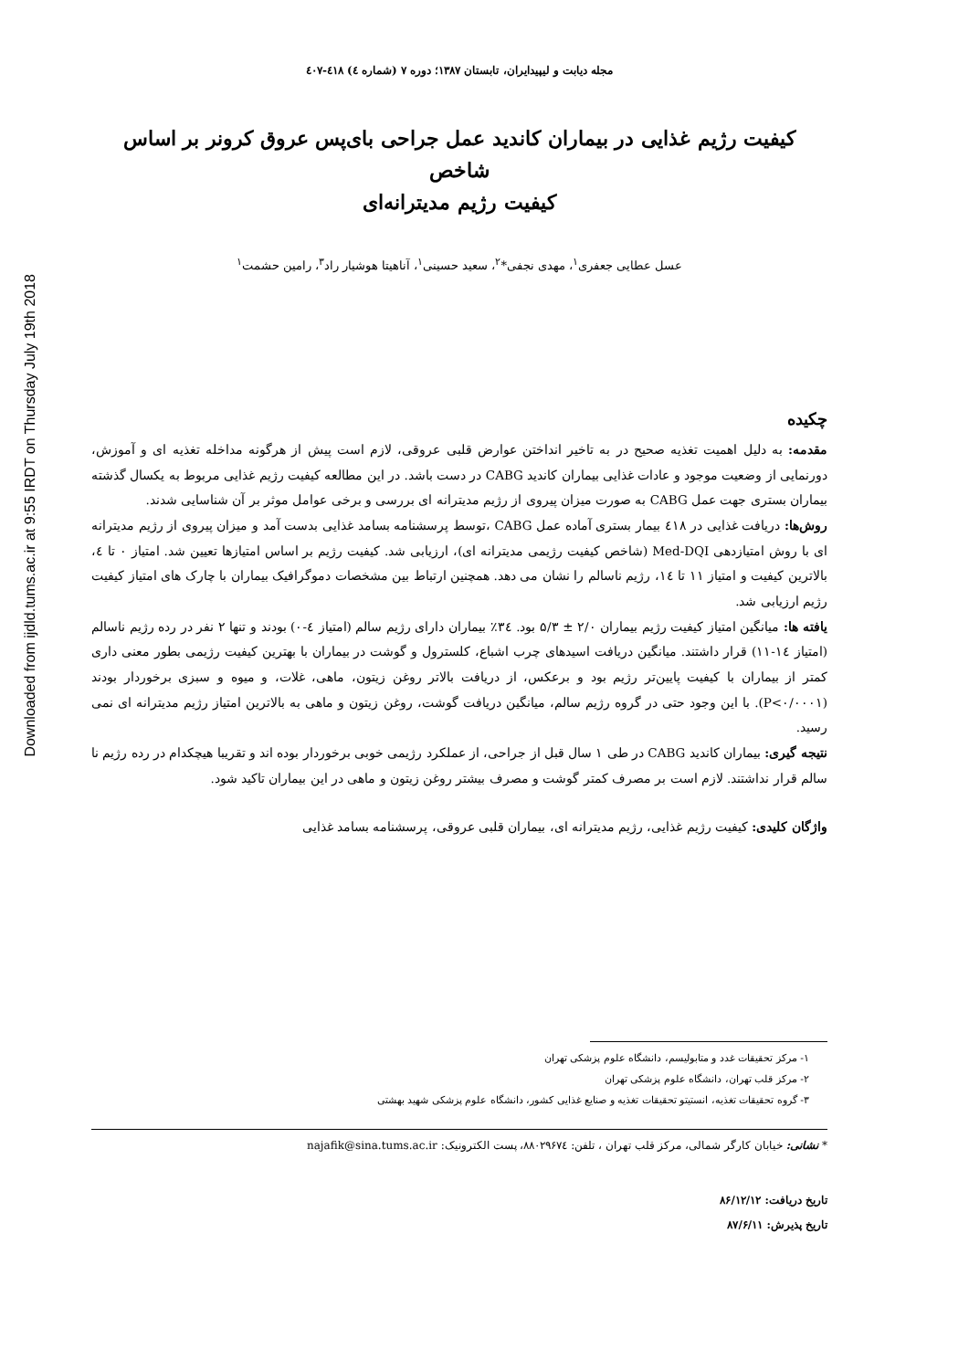Downloaded from ijdld.tums.ac.ir at 9:55 IRDT on Thursday July 19th 2018
مجله دیابت و لیپیدایران، تابستان ۱۳۸۷؛ دوره ۷ (شماره ٤) ٤۱۸-٤۰۷
کیفیت رژیم غذایی در بیماران کاندید عمل جراحی بای‌پس عروق کرونر بر اساس شاخص
کیفیت رژیم مدیترانه‌ای
عسل عطایی جعفری<sup>۱</sup>، مهدی نجفی*<sup>۲</sup>، سعید حسینی<sup>۱</sup>، آناهیتا هوشیار راد<sup>۳</sup>، رامین حشمت<sup>۱</sup>
چکیده
مقدمه: به دلیل اهمیت تغذیه صحیح در به تاخیر انداختن عوارض قلبی عروقی، لازم است پیش از هرگونه مداخله تغذیه ای و آموزش، دورنمایی از وضعیت موجود و عادات غذایی بیماران کاندید CABG در دست باشد. در این مطالعه کیفیت رژیم غذایی مربوط به یکسال گذشته بیماران بستری جهت عمل CABG به صورت میزان پیروی از رژیم مدیترانه ای بررسی و برخی عوامل موثر بر آن شناسایی شدند.
روش‌ها: دریافت غذایی در ٤۱۸ بیمار بستری آماده عمل CABG ،توسط پرسشنامه بسامد غذایی بدست آمد و میزان پیروی از رژیم مدیترانه ای با روش امتیازدهی Med-DQI (شاخص کیفیت رژیمی مدیترانه ای)، ارزیابی شد. کیفیت رژیم بر اساس امتیازها تعیین شد. امتیاز ۰ تا ٤، بالاترین کیفیت و امتیاز ۱۱ تا ۱٤، رژیم ناسالم را نشان می دهد. همچنین ارتباط بین مشخصات دموگرافیک بیماران با چارک های امتیاز کیفیت رژیم ارزیابی شد.
یافته ها: میانگین امتیاز کیفیت رژیم بیماران ۲/۰ ± ۵/۳ بود. ۳٤٪ بیماران دارای رژیم سالم (امتیاز ٤-۰) بودند و تنها ۲ نفر در رده رژیم ناسالم (امتیاز ۱٤-۱۱) قرار داشتند. میانگین دریافت اسیدهای چرب اشباع، کلسترول و گوشت در بیماران با بهترین کیفیت رژیمی بطور معنی داری کمتر از بیماران با کیفیت پایین‌تر رژیم بود و برعکس، از دریافت بالاتر روغن زیتون، ماهی، غلات، و میوه و سبزی برخوردار بودند (P<۰/۰۰۰۱). با این وجود حتی در گروه رژیم سالم، میانگین دریافت گوشت، روغن زیتون و ماهی به بالاترین امتیاز رژیم مدیترانه ای نمی رسید.
نتیجه گیری: بیماران کاندید CABG در طی ۱ سال قبل از جراحی، از عملکرد رژیمی خوبی برخوردار بوده اند و تقریبا هیچکدام در رده رژیم نا سالم قرار نداشتند. لازم است بر مصرف کمتر گوشت و مصرف بیشتر روغن زیتون و ماهی در این بیماران تاکید شود.
واژگان کلیدی: کیفیت رژیم غذایی، رژیم مدیترانه ای، بیماران قلبی عروقی، پرسشنامه بسامد غذایی
۱- مرکز تحقیقات غدد و متابولیسم، دانشگاه علوم پزشکی تهران
۲- مرکز قلب تهران، دانشگاه علوم پزشکی تهران
۳- گروه تحقیقات تغذیه، انستیتو تحقیقات تغذیه و صنایع غذایی کشور، دانشگاه علوم پزشکی شهید بهشتی
* نشانی: خیابان کارگر شمالی، مرکز قلب تهران ، تلفن: ۸۸۰۲۹۶۷٤، پست الکترونیک: najafik@sina.tums.ac.ir
تاریخ دریافت: ۸۶/۱۲/۱۲
تاریخ پذیرش: ۸۷/۶/۱۱